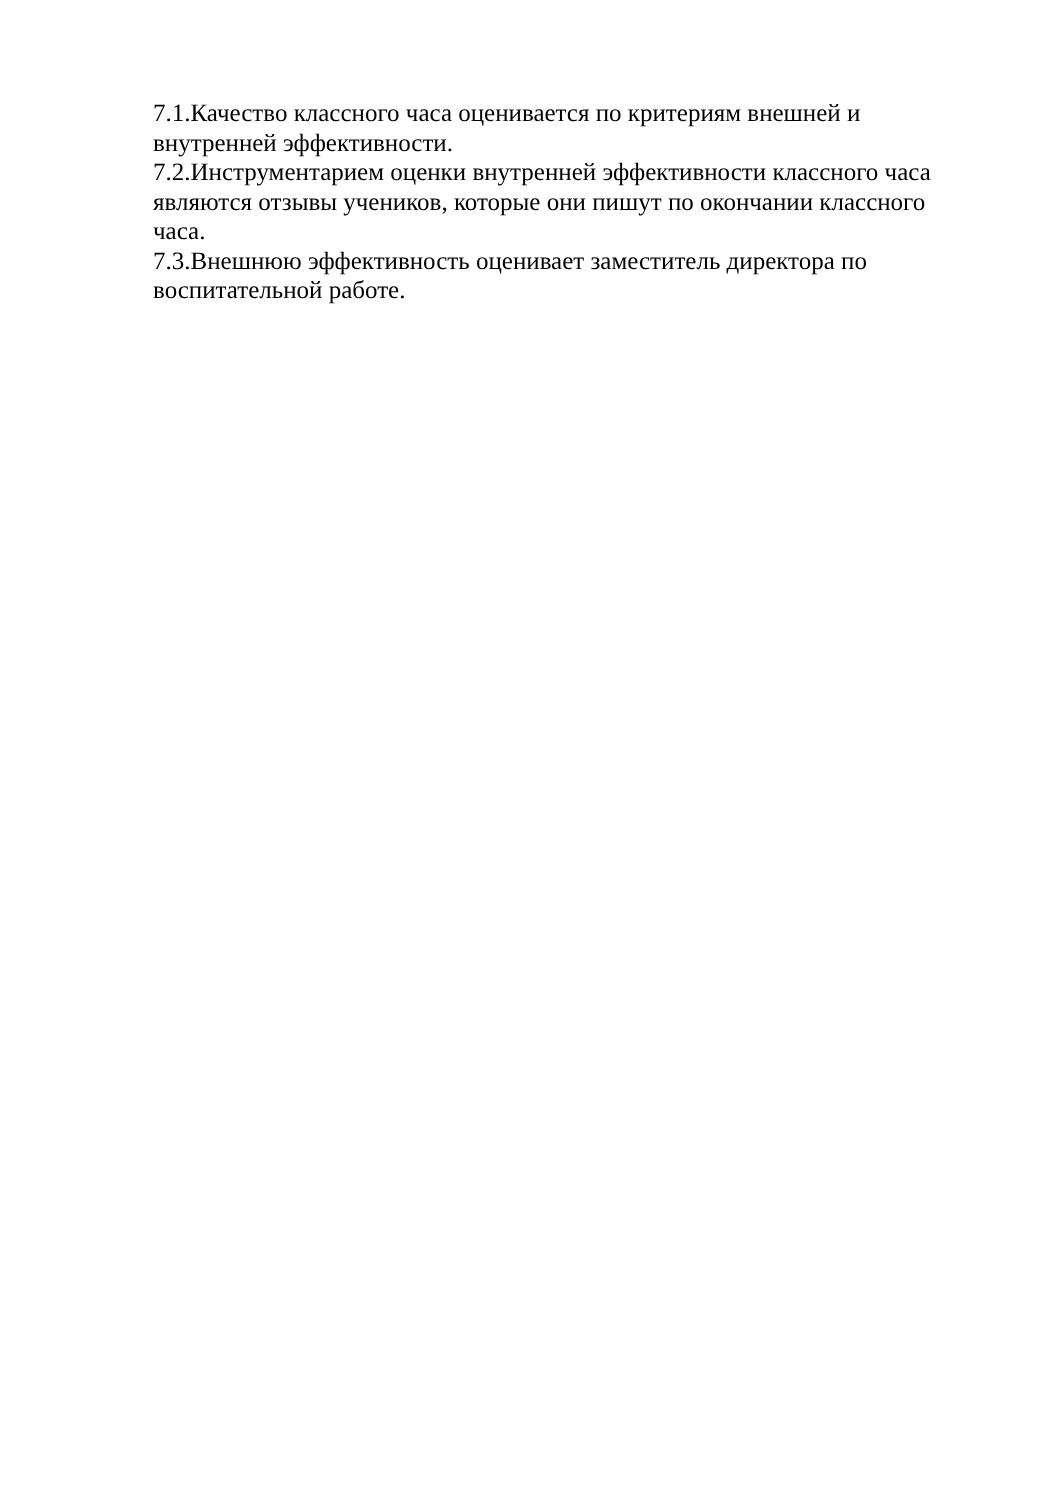7.1.Качество классного часа оценивается по критериям внешней и
внутренней эффективности.
7.2.Инструментарием оценки внутренней эффективности классного часа
являются отзывы учеников, которые они пишут по окончании классного
часа.
7.3.Внешнюю эффективность оценивает заместитель директора по
воспитательной работе.